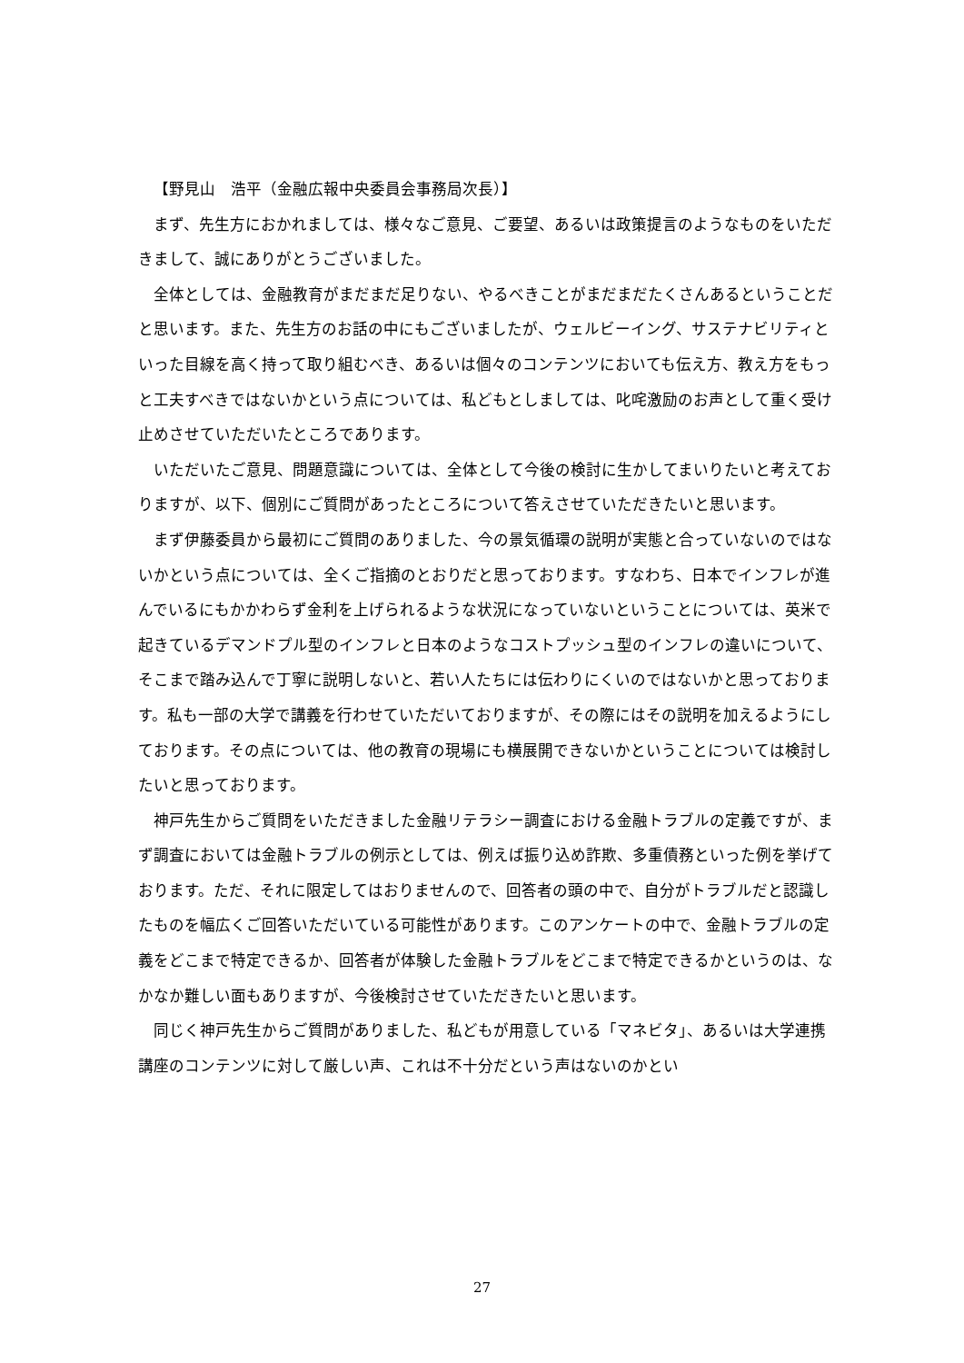【野見山　浩平（金融広報中央委員会事務局次長）】
まず、先生方におかれましては、様々なご意見、ご要望、あるいは政策提言のようなものをいただきまして、誠にありがとうございました。
全体としては、金融教育がまだまだ足りない、やるべきことがまだまだたくさんあるということだと思います。また、先生方のお話の中にもございましたが、ウェルビーイング、サステナビリティといった目線を高く持って取り組むべき、あるいは個々のコンテンツにおいても伝え方、教え方をもっと工夫すべきではないかという点については、私どもとしましては、叱咤激励のお声として重く受け止めさせていただいたところであります。
いただいたご意見、問題意識については、全体として今後の検討に生かしてまいりたいと考えておりますが、以下、個別にご質問があったところについて答えさせていただきたいと思います。
まず伊藤委員から最初にご質問のありました、今の景気循環の説明が実態と合っていないのではないかという点については、全くご指摘のとおりだと思っております。すなわち、日本でインフレが進んでいるにもかかわらず金利を上げられるような状況になっていないということについては、英米で起きているデマンドプル型のインフレと日本のようなコストプッシュ型のインフレの違いについて、そこまで踏み込んで丁寧に説明しないと、若い人たちには伝わりにくいのではないかと思っております。私も一部の大学で講義を行わせていただいておりますが、その際にはその説明を加えるようにしております。その点については、他の教育の現場にも横展開できないかということについては検討したいと思っております。
神戸先生からご質問をいただきました金融リテラシー調査における金融トラブルの定義ですが、まず調査においては金融トラブルの例示としては、例えば振り込め詐欺、多重債務といった例を挙げております。ただ、それに限定してはおりませんので、回答者の頭の中で、自分がトラブルだと認識したものを幅広くご回答いただいている可能性があります。このアンケートの中で、金融トラブルの定義をどこまで特定できるか、回答者が体験した金融トラブルをどこまで特定できるかというのは、なかなか難しい面もありますが、今後検討させていただきたいと思います。
同じく神戸先生からご質問がありました、私どもが用意している「マネビタ」、あるいは大学連携講座のコンテンツに対して厳しい声、これは不十分だという声はないのかとい
27